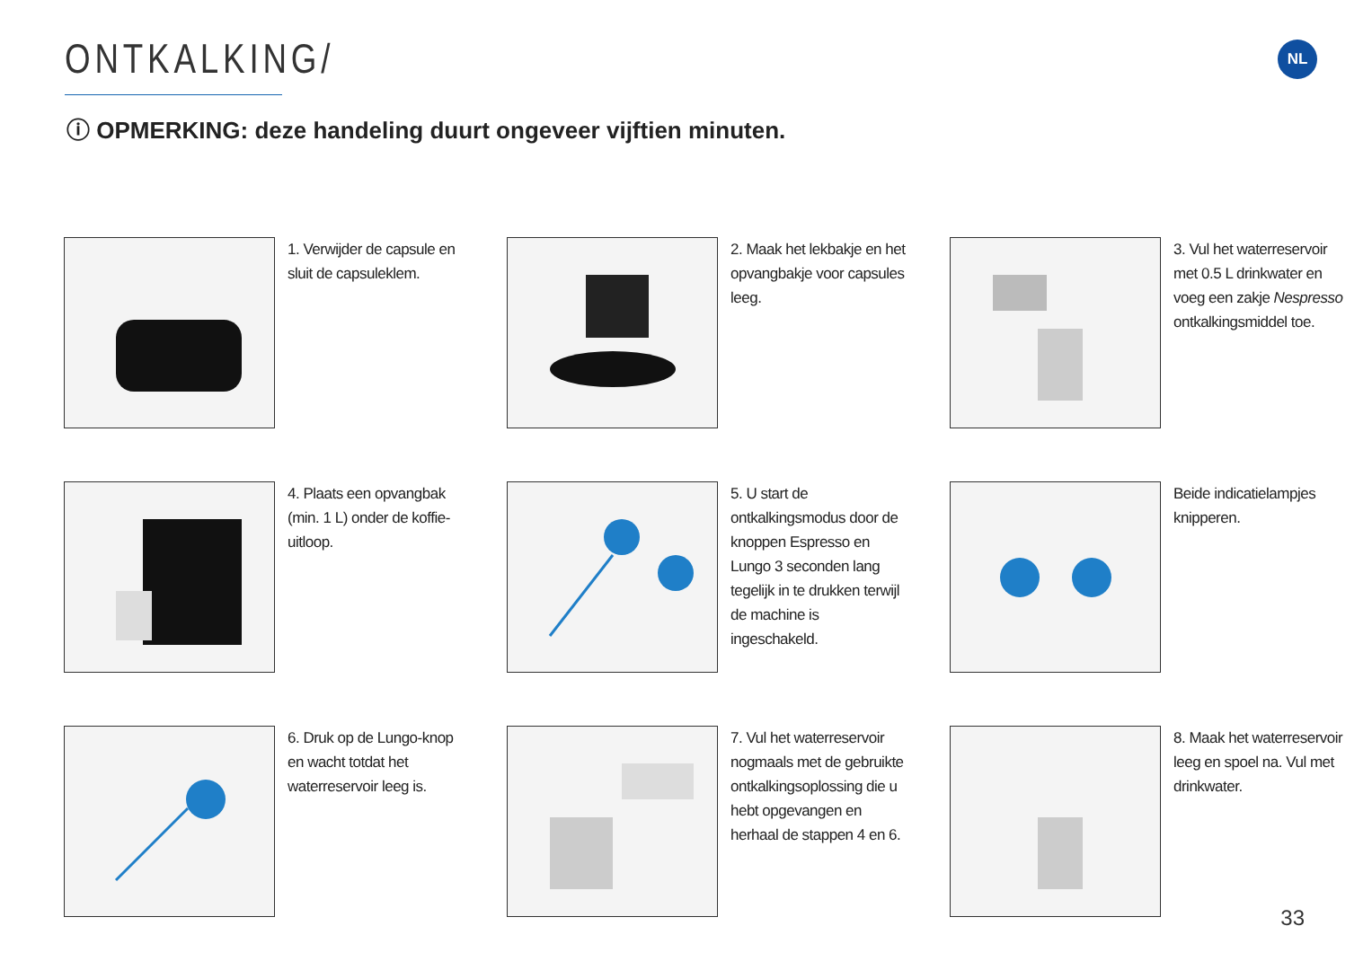ONTKALKING/ NL
ⓘ OPMERKING: deze handeling duurt ongeveer vijftien minuten.
1. Verwijder de capsule en sluit de capsuleklem.
2. Maak het lekbakje en het opvangbakje voor capsules leeg.
3. Vul het waterreservoir met 0.5 L drinkwater en voeg een zakje Nespresso ontkalkingsmiddel toe.
4. Plaats een opvangbak (min. 1 L) onder de koffie-uitloop.
5. U start de ontkalkingsmodus door de knoppen Espresso en Lungo 3 seconden lang tegelijk in te drukken terwijl de machine is ingeschakeld.
Beide indicatielampjes knipperen.
6. Druk op de Lungo-knop en wacht totdat het waterreservoir leeg is.
7. Vul het waterreservoir nogmaals met de gebruikte ontkalkingsoplossing die u hebt opgevangen en herhaal de stappen 4 en 6.
8. Maak het waterreservoir leeg en spoel na. Vul met drinkwater.
33